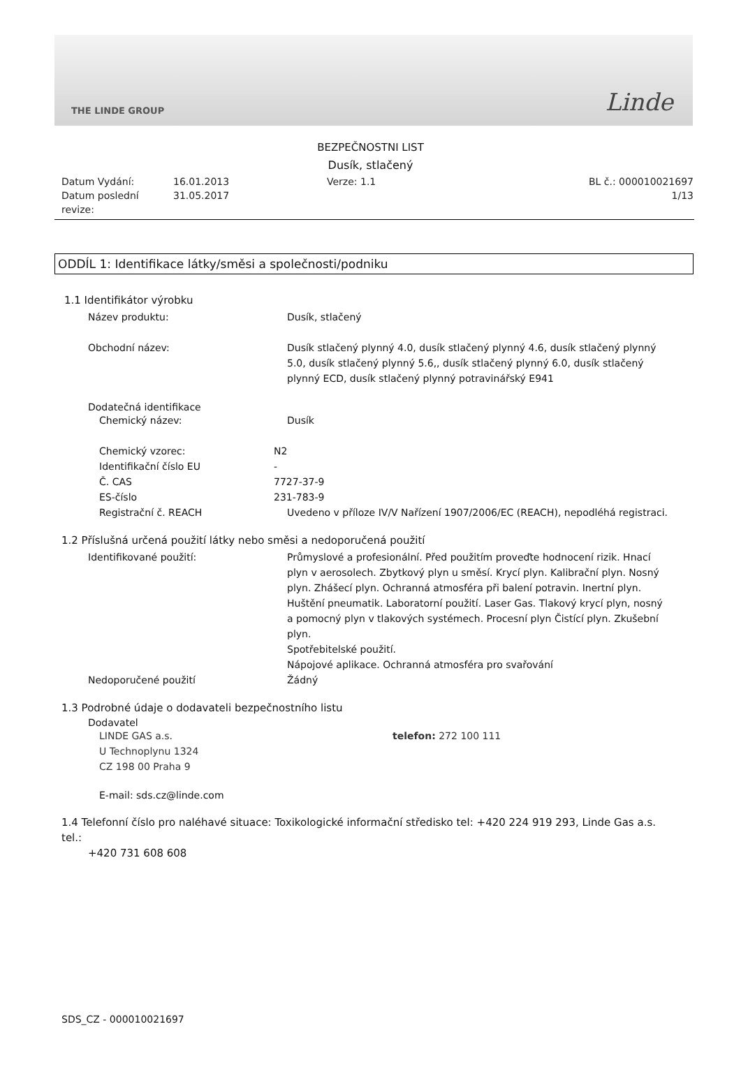THE LINDE GROUP Linde
BEZPEČNOSTNI LIST
Dusík, stlačený
Datum Vydání:
16.01.2013
Verze: 1.1
BL č.: 000010021697
Datum poslední revize:
31.05.2017
1/13
ODDÍL 1: Identifikace látky/směsi a společnosti/podniku
1.1 Identifikátor výrobku
Název produktu:
Dusík, stlačený
Obchodní název:
Dusík stlačený plynný 4.0, dusík stlačený plynný 4.6, dusík stlačený plynný 5.0, dusík stlačený plynný 5.6,, dusík stlačený plynný 6.0, dusík stlačený plynný ECD, dusík stlačený plynný potravinářský E941
Dodatečná identifikace
Chemický název:
Dusík
Chemický vzorec:
N2
Identifikační číslo EU
-
Č. CAS
7727-37-9
ES-číslo
231-783-9
Registrační č. REACH
Uvedeno v příloze IV/V Nařízení 1907/2006/EC (REACH), nepodléhá registraci.
1.2 Příslušná určená použití látky nebo směsi a nedoporučená použití
Identifikované použití:
Průmyslové a profesionální. Před použitím proveďte hodnocení rizik. Hnací plyn v aerosolech. Zbytkový plyn u směsí. Krycí plyn. Kalibrační plyn. Nosný plyn. Zhášecí plyn. Ochranná atmosféra při balení potravin. Inertní plyn. Huštění pneumatik. Laboratorní použití. Laser Gas. Tlakový krycí plyn, nosný a pomocný plyn v tlakových systémech. Procesní plyn Čistící plyn. Zkušební plyn.
Spotřebitelské použití.
Nápojové aplikace. Ochranná atmosféra pro svařování
Nedoporučené použití
Žádný
1.3 Podrobné údaje o dodavateli bezpečnostního listu
Dodavatel
LINDE GAS a.s.
U Technoplynu 1324
CZ 198 00 Praha 9
telefon: 272 100 111
E-mail: sds.cz@linde.com
1.4 Telefonní číslo pro naléhavé situace: Toxikologické informační středisko tel: +420 224 919 293, Linde Gas a.s. tel.:
+420 731 608 608
SDS_CZ - 000010021697